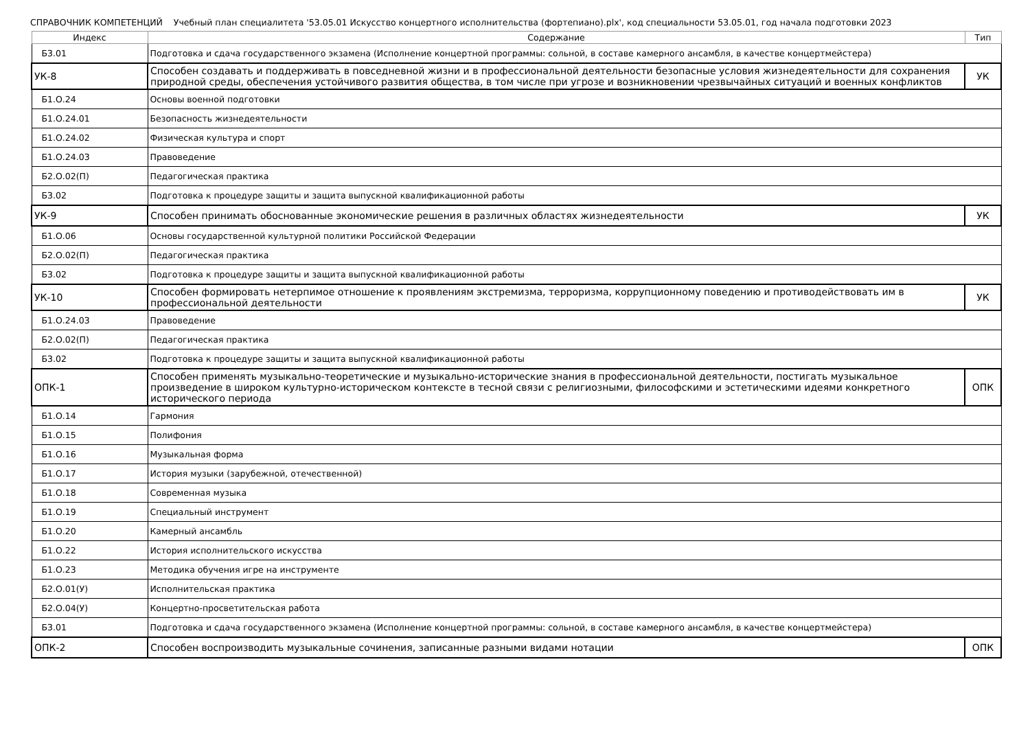СПРАВОЧНИК КОМПЕТЕНЦИЙ Учебный план специалитета '53.05.01 Искусство концертного исполнительства (фортепиано).plx', код специальности 53.05.01, год начала подготовки 2023
| Индекс | Содержание | Тип |
| --- | --- | --- |
| Б3.01 | Подготовка и сдача государственного экзамена (Исполнение концертной программы: сольной, в составе камерного ансамбля, в качестве концертмейстера) | |
| УК-8 | Способен создавать и поддерживать в повседневной жизни и в профессиональной деятельности безопасные условия жизнедеятельности для сохранения природной среды, обеспечения устойчивого развития общества, в том числе при угрозе и возникновении чрезвычайных ситуаций и военных конфликтов | УК |
| Б1.О.24 | Основы военной подготовки | |
| Б1.О.24.01 | Безопасность жизнедеятельности | |
| Б1.О.24.02 | Физическая культура и спорт | |
| Б1.О.24.03 | Правоведение | |
| Б2.О.02(П) | Педагогическая практика | |
| Б3.02 | Подготовка к процедуре защиты и защита выпускной квалификационной работы | |
| УК-9 | Способен принимать обоснованные экономические решения в различных областях жизнедеятельности | УК |
| Б1.О.06 | Основы государственной культурной политики Российской Федерации | |
| Б2.О.02(П) | Педагогическая практика | |
| Б3.02 | Подготовка к процедуре защиты и защита выпускной квалификационной работы | |
| УК-10 | Способен формировать нетерпимое отношение к проявлениям экстремизма, терроризма, коррупционному поведению и противодействовать им в профессиональной деятельности | УК |
| Б1.О.24.03 | Правоведение | |
| Б2.О.02(П) | Педагогическая практика | |
| Б3.02 | Подготовка к процедуре защиты и защита выпускной квалификационной работы | |
| ОПК-1 | Способен применять музыкально-теоретические и музыкально-исторические знания в профессиональной деятельности, постигать музыкальное произведение в широком культурно-историческом контексте в тесной связи с религиозными, философскими и эстетическими идеями конкретного исторического периода | ОПК |
| Б1.О.14 | Гармония | |
| Б1.О.15 | Полифония | |
| Б1.О.16 | Музыкальная форма | |
| Б1.О.17 | История музыки (зарубежной, отечественной) | |
| Б1.О.18 | Современная музыка | |
| Б1.О.19 | Специальный инструмент | |
| Б1.О.20 | Камерный ансамбль | |
| Б1.О.22 | История исполнительского искусства | |
| Б1.О.23 | Методика обучения игре на инструменте | |
| Б2.О.01(У) | Исполнительская практика | |
| Б2.О.04(У) | Концертно-просветительская работа | |
| Б3.01 | Подготовка и сдача государственного экзамена (Исполнение концертной программы: сольной, в составе камерного ансамбля, в качестве концертмейстера) | |
| ОПК-2 | Способен воспроизводить музыкальные сочинения, записанные разными видами нотации | ОПК |